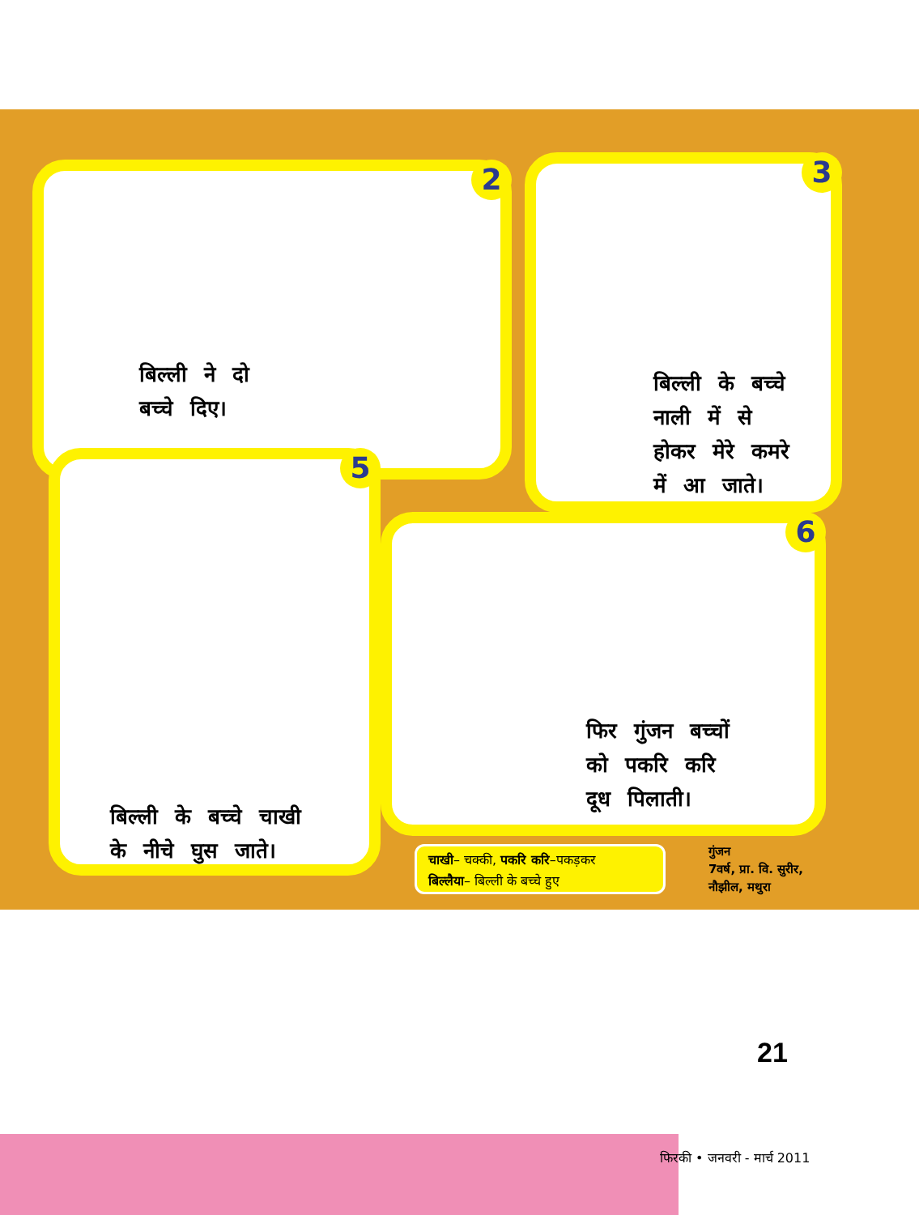2
बिल्ली ने दो
बच्चे दिए।
3
बिल्ली के बच्चे
नाली में से
होकर मेरे कमरे
में आ जाते।
5
बिल्ली के बच्चे चाखी
के नीचे घुस जाते।
6
फिर गुंजन बच्चों
को पकरि करि
दूध पिलाती।
चाखी– चक्की, पकरि करि–पकड़कर
बिल्लैया– बिल्ली के बच्चे हुए
गुंजन
7वर्ष, प्रा. वि. सुरीर,
नौझील, मथुरा
21
फिरकी • जनवरी - मार्च 2011